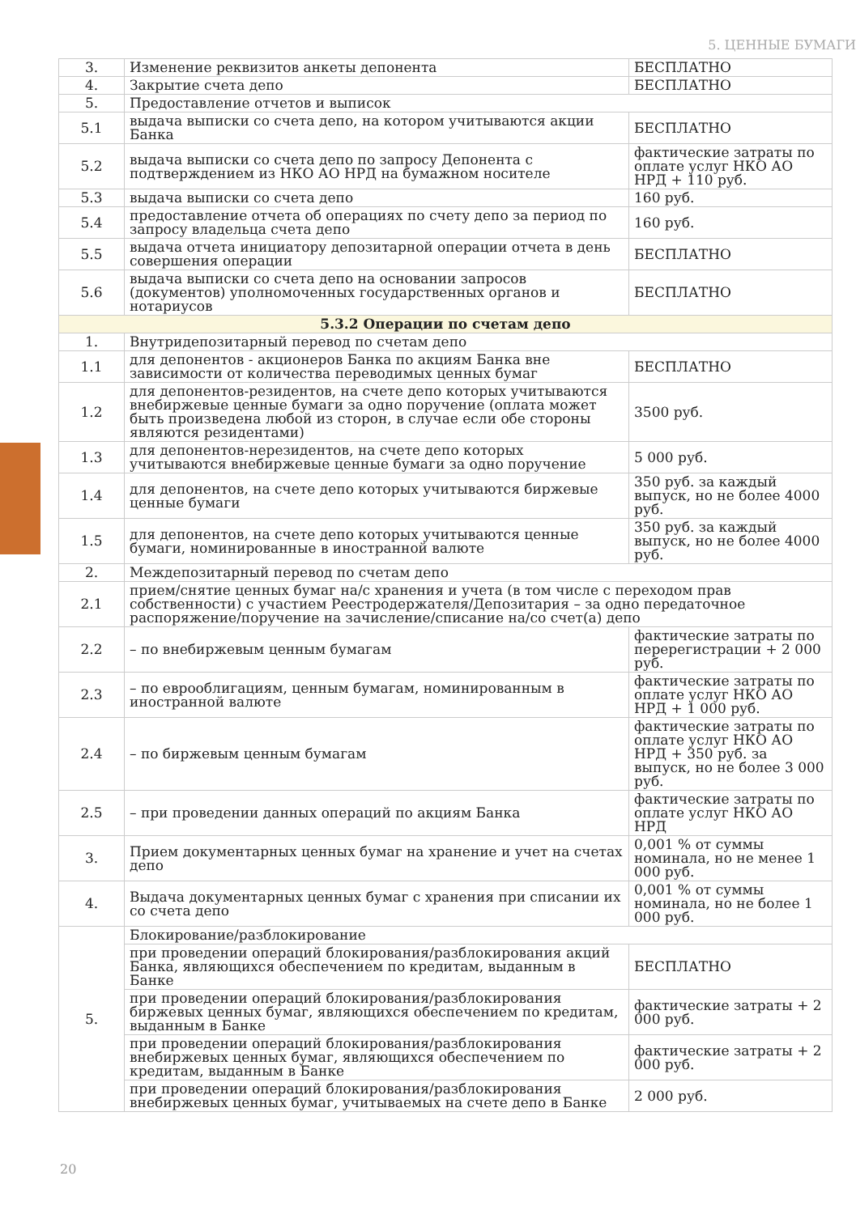5. ЦЕННЫЕ БУМАГИ
| 3. | Изменение реквизитов анкеты депонента | БЕСПЛАТНО |
| 4. | Закрытие счета депо | БЕСПЛАТНО |
| 5. | Предоставление отчетов и выписок | |
| 5.1 | выдача выписки со счета депо, на котором учитываются акции Банка | БЕСПЛАТНО |
| 5.2 | выдача выписки со счета депо по запросу Депонента с подтверждением из НКО АО НРД на бумажном носителе | фактические затраты по оплате услуг НКО АО НРД + 110 руб. |
| 5.3 | выдача выписки со счета депо | 160 руб. |
| 5.4 | предоставление отчета об операциях по счету депо за период по запросу владельца счета депо | 160 руб. |
| 5.5 | выдача отчета инициатору депозитарной операции отчета в день совершения операции | БЕСПЛАТНО |
| 5.6 | выдача выписки со счета депо на основании запросов (документов) уполномоченных государственных органов и нотариусов | БЕСПЛАТНО |
| 5.3.2 Операции по счетам депо | | |
| 1. | Внутридепозитарный перевод по счетам депо | |
| 1.1 | для депонентов - акционеров Банка по акциям Банка вне зависимости от количества переводимых ценных бумаг | БЕСПЛАТНО |
| 1.2 | для депонентов-резидентов, на счете депо которых учитываются внебиржевые ценные бумаги за одно поручение (оплата может быть произведена любой из сторон, в случае если обе стороны являются резидентами) | 3500 руб. |
| 1.3 | для депонентов-нерезидентов, на счете депо которых учитываются внебиржевые ценные бумаги за одно поручение | 5 000 руб. |
| 1.4 | для депонентов, на счете депо которых учитываются биржевые ценные бумаги | 350 руб. за каждый выпуск, но не более 4000 руб. |
| 1.5 | для депонентов, на счете депо которых учитываются ценные бумаги, номинированные в иностранной валюте | 350 руб. за каждый выпуск, но не более 4000 руб. |
| 2. | Междепозитарный перевод по счетам депо | |
| 2.1 | прием/снятие ценных бумаг на/с хранения и учета (в том числе с переходом прав собственности) с участием Реестродержателя/Депозитария – за одно передаточное распоряжение/поручение на зачисление/списание на/со счет(а) депо | |
| 2.2 | – по внебиржевым ценным бумагам | фактические затраты по перерегистрации + 2 000 руб. |
| 2.3 | – по еврооблигациям, ценным бумагам, номинированным в иностранной валюте | фактические затраты по оплате услуг НКО АО НРД + 1 000 руб. |
| 2.4 | – по биржевым ценным бумагам | фактические затраты по оплате услуг НКО АО НРД + 350 руб. за выпуск, но не более 3 000 руб. |
| 2.5 | – при проведении данных операций по акциям Банка | фактические затраты по оплате услуг НКО АО НРД |
| 3. | Прием документарных ценных бумаг на хранение и учет на счетах депо | 0,001 % от суммы номинала, но не менее 1 000 руб. |
| 4. | Выдача документарных ценных бумаг с хранения при списании их со счета депо | 0,001 % от суммы номинала, но не более 1 000 руб. |
| 5. | Блокирование/разблокирование | |
| | при проведении операций блокирования/разблокирования акций Банка, являющихся обеспечением по кредитам, выданным в Банке | БЕСПЛАТНО |
| | при проведении операций блокирования/разблокирования биржевых ценных бумаг, являющихся обеспечением по кредитам, выданным в Банке | фактические затраты + 2 000 руб. |
| | при проведении операций блокирования/разблокирования внебиржевых ценных бумаг, являющихся обеспечением по кредитам, выданным в Банке | фактические затраты + 2 000 руб. |
| | при проведении операций блокирования/разблокирования внебиржевых ценных бумаг, учитываемых на счете депо в Банке | 2 000 руб. |
20